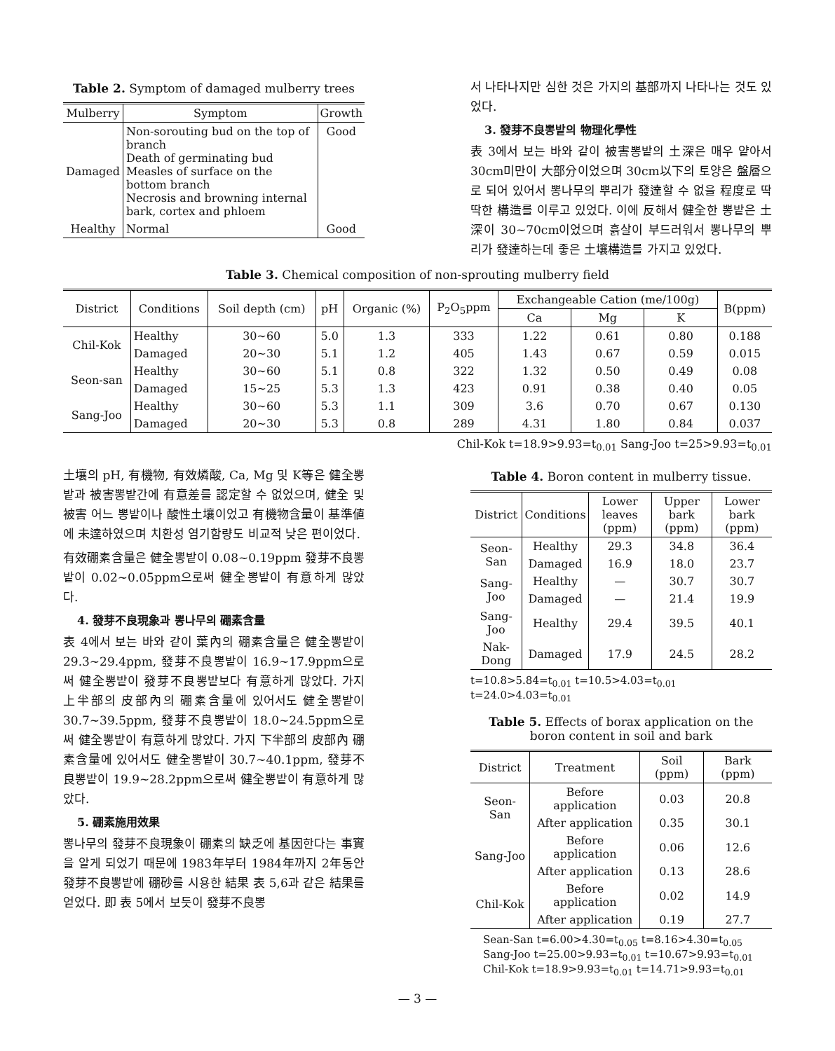Table 2. Symptom of damaged mulberry trees
| Mulberry | Symptom | Growth |
| --- | --- | --- |
| Damaged | Non-sorouting bud on the top of branch Death of germinating bud Measles of surface on the bottom branch Necrosis and browning internal bark, cortex and phloem | Good |
| Healthy | Normal | Good |
서 나타나지만 심한 것은 가지의 基部까지 나타나는 것도 있었다.
3. 發芽不良뽕밭의 物理化學性
表 3에서 보는 바와 같이 被害뽕밭의 土深은 매우 얕아서 30cm미만이 大部分이었으며 30cm以下의 토양은 盤層으로 되어 있어서 뽕나무의 뿌리가 發達할 수 없을 程度로 딱딱한 構造를 이루고 있었다. 이에 反해서 健全한 뽕밭은 土深이 30~70cm이었으며 흙살이 부드러워서 뽕나무의 뿌리가 發達하는데 좋은 土壤構造를 가지고 있었다.
Table 3. Chemical composition of non-sprouting mulberry field
| District | Conditions | Soil depth (cm) | pH | Organic (%) | P<sub>2</sub>O<sub>5</sub>ppm | Exchangeable Cation (me/100g) | | | B(ppm) |
| --- | --- | --- | --- | --- | --- | --- | --- | --- | --- |
| | | | | | | Ca | Mg | K | |
| Chil-Kok | Healthy | 30~60 | 5.0 | 1.3 | 333 | 1.22 | 0.61 | 0.80 | 0.188 |
| | Damaged | 20~30 | 5.1 | 1.2 | 405 | 1.43 | 0.67 | 0.59 | 0.015 |
| Seon-san | Healthy | 30~60 | 5.1 | 0.8 | 322 | 1.32 | 0.50 | 0.49 | 0.08 |
| | Damaged | 15~25 | 5.3 | 1.3 | 423 | 0.91 | 0.38 | 0.40 | 0.05 |
| Sang-Joo | Healthy | 30~60 | 5.3 | 1.1 | 309 | 3.6 | 0.70 | 0.67 | 0.130 |
| | Damaged | 20~30 | 5.3 | 0.8 | 289 | 4.31 | 1.80 | 0.84 | 0.037 |
Chil-Kok t=18.9>9.93=t<sub>0.01</sub> Sang-Joo t=25>9.93=t<sub>0.01</sub>
土壤의 pH, 有機物, 有效燐酸, Ca, Mg 및 K等은 健全뽕밭과 被害뽕밭간에 有意差를 認定할 수 없었으며, 健全 및 被害 어느 뽕밭이나 酸性土壤이었고 有機物含量이 基準値에 未達하였으며 치환성 염기함량도 비교적 낮은 편이었다.
有效硼素含量은 健全뽕밭이 0.08~0.19ppm 發芽不良뽕밭이 0.02~0.05ppm으로써 健全뽕밭이 有意하게 많았다.
4. 發芽不良現象과 뽕나무의 硼素含量
表 4에서 보는 바와 같이 葉內의 硼素含量은 健全뽕밭이 29.3~29.4ppm, 發芽不良뽕밭이 16.9~17.9ppm으로써 健全뽕밭이 發芽不良뽕밭보다 有意하게 많았다. 가지 上半部의 皮部內의 硼素含量에 있어서도 健全뽕밭이 30.7~39.5ppm, 發芽不良뽕밭이 18.0~24.5ppm으로써 健全뽕밭이 有意하게 많았다. 가지 下半部의 皮部內 硼素含量에 있어서도 健全뽕밭이 30.7~40.1ppm, 發芽不良뽕밭이 19.9~28.2ppm으로써 健全뽕밭이 有意하게 많았다.
5. 硼素施用效果
뽕나무의 發芽不良現象이 硼素의 缺乏에 基因한다는 事實을 알게 되었기 때문에 1983年부터 1984年까지 2年동안 發芽不良뽕밭에 硼砂를 시용한 結果 表 5,6과 같은 結果를 얻었다. 即 表 5에서 보듯이 發芽不良뽕
Table 4. Boron content in mulberry tissue.
| District | Conditions | Lower leaves (ppm) | Upper bark (ppm) | Lower bark (ppm) |
| --- | --- | --- | --- | --- |
| Seon-San | Healthy | 29.3 | 34.8 | 36.4 |
| | Damaged | 16.9 | 18.0 | 23.7 |
| Sang-Joo | Healthy | — | 30.7 | 30.7 |
| | Damaged | — | 21.4 | 19.9 |
| Sang-Joo | Healthy | 29.4 | 39.5 | 40.1 |
| Nak-Dong | Damaged | 17.9 | 24.5 | 28.2 |
t=10.8>5.84=t<sub>0.01</sub> t=10.5>4.03=t<sub>0.01</sub>
t=24.0>4.03=t<sub>0.01</sub>
Table 5. Effects of borax application on the boron content in soil and bark
| District | Treatment | Soil (ppm) | Bark (ppm) |
| --- | --- | --- | --- |
| Seon-San | Before application | 0.03 | 20.8 |
| | After application | 0.35 | 30.1 |
| Sang-Joo | Before application | 0.06 | 12.6 |
| | After application | 0.13 | 28.6 |
| Chil-Kok | Before application | 0.02 | 14.9 |
| | After application | 0.19 | 27.7 |
Sean-San t=6.00>4.30=t<sub>0.05</sub> t=8.16>4.30=t<sub>0.05</sub>
Sang-Joo t=25.00>9.93=t<sub>0.01</sub> t=10.67>9.93=t<sub>0.01</sub>
Chil-Kok t=18.9>9.93=t<sub>0.01</sub> t=14.71>9.93=t<sub>0.01</sub>
— 3 —